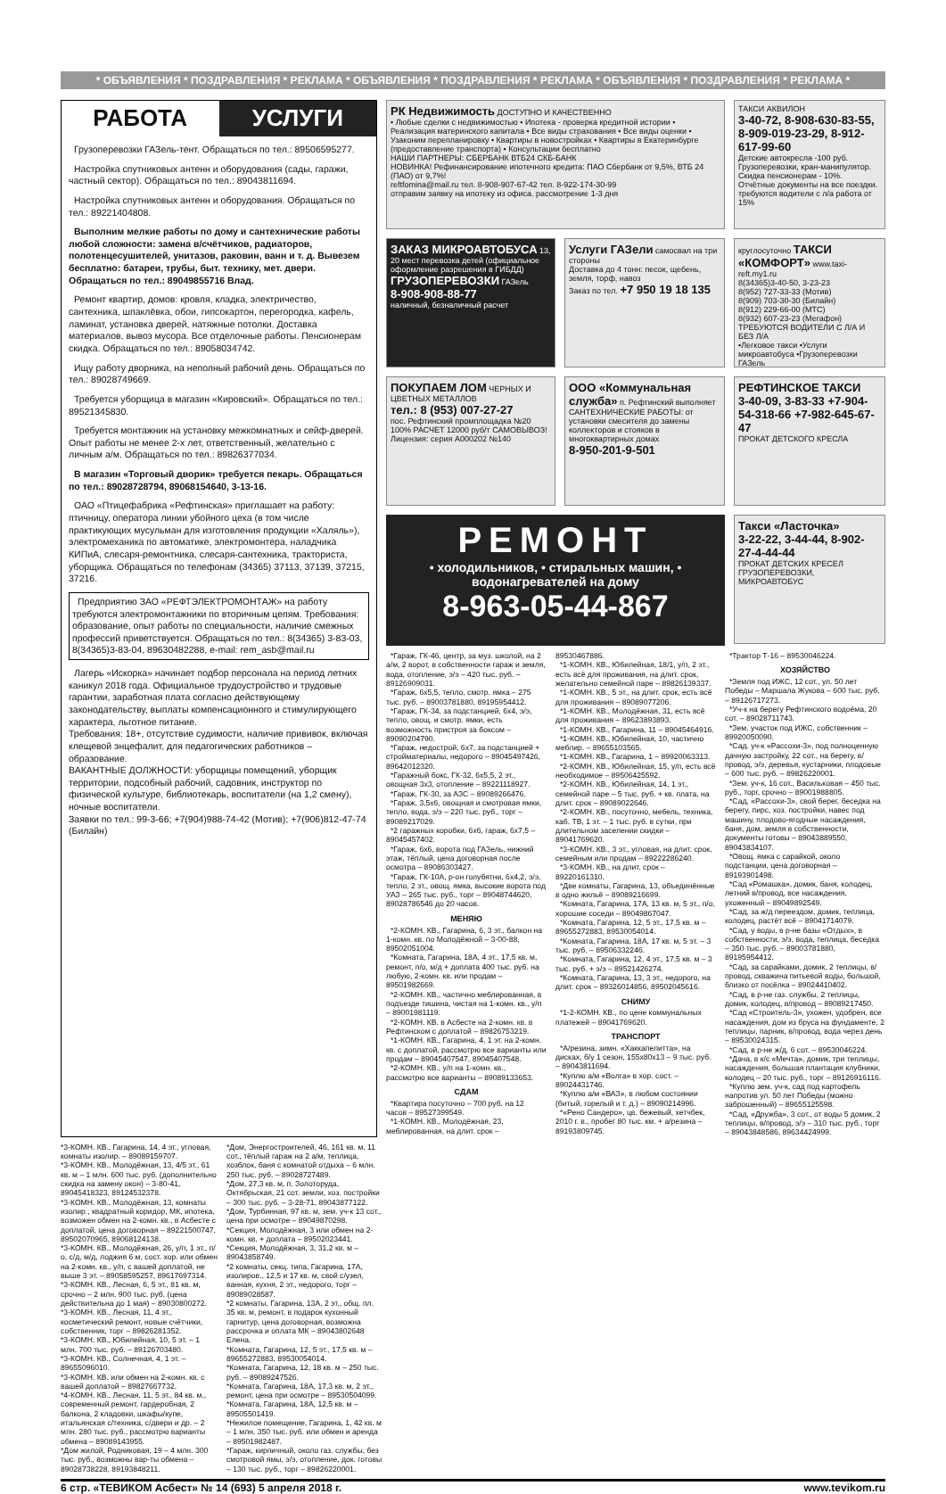* ОБЪЯВЛЕНИЯ * ПОЗДРАВЛЕНИЯ * РЕКЛАМА * ОБЪЯВЛЕНИЯ * ПОЗДРАВЛЕНИЯ * РЕКЛАМА * ОБЪЯВЛЕНИЯ * ПОЗДРАВЛЕНИЯ * РЕКЛАМА *
РАБОТА УСЛУГИ
Грузоперевозки ГАЗель-тент. Обращаться по тел.: 89506595277.
Настройка спутниковых антенн и оборудования (сады, гаражи, частный сектор). Обращаться по тел.: 89043811694.
Настройка спутниковых антенн и оборудования. Обращаться по тел.: 89221404808.
Выполним мелкие работы по дому и сантехнические работы любой сложности: замена в/счётчиков, радиаторов, полотенцесушителей, унитазов, раковин, ванн и т. д. Вывезем бесплатно: батареи, трубы, быт. технику, мет. двери. Обращаться по тел.: 89049855716 Влад.
Ремонт квартир, домов: кровля, кладка, электричество, сантехника, шпаклёвка, обои, гипсокартон, перегородка, кафель, ламинат, установка дверей, натяжные потолки. Доставка материалов, вывоз мусора. Все отделочные работы. Пенсионерам скидка. Обращаться по тел.: 89058034742.
Ищу работу дворника, на неполный рабочий день. Обращаться по тел.: 89028749669.
Требуется уборщица в магазин «Кировский». Обращаться по тел.: 89521345830.
Требуется монтажник на установку межкомнатных и сейф-дверей. Опыт работы не менее 2-х лет, ответственный, желательно с личным а/м. Обращаться по тел.: 89826377034.
В магазин «Торговый дворик» требуется пекарь. Обращаться по тел.: 89028728794, 89068154640, 3-13-16.
ОАО «Птицефабрика «Рефтинская» приглашает на работу: птичницу, оператора линии убойного цеха (в том числе практикующих мусульман для изготовления продукции «Халяль»), электромеханика по автоматике, электромонтера, наладчика КИПиА, слесаря-ремонтника, слесаря-сантехника, тракториста, уборщика. Обращаться по телефонам (34365) 37113, 37139, 37215, 37216.
Предприятию ЗАО «РЕФТЭЛЕКТРОМОНТАЖ» на работу требуются электромонтажники по вторичным цепям. Требования: образование, опыт работы по специальности, наличие смежных профессий приветствуется. Обращаться по тел.: 8(34365) 3-83-03, 8(34365)3-83-04, 89630482288, e-mail: rem_asb@mail.ru
Лагерь «Искорка» начинает подбор персонала на период летних каникул 2018 года. Официальное трудоустройство и трудовые гарантии, заработная плата согласно действующему законодательству, выплаты компенсационного и стимулирующего характера, льготное питание.
Требования: 18+, отсутствие судимости, наличие прививок, включая клещевой энцефалит, для педагогических работников – образование.
ВАКАНТНЫЕ ДОЛЖНОСТИ: уборщицы помещений, уборщик территории, подсобный рабочий, садовник, инструктор по физической культуре, библиотекарь, воспитатели (на 1,2 смену), ночные воспитатели.
Заявки по тел.: 99-3-66; +7(904)988-74-42 (Мотив); +7(906)812-47-74 (Билайн)
РК Недвижимость ДОСТУПНО И КАЧЕСТВЕННО
• Любые сделки с недвижимостью • Ипотека - проверка кредитной истории • Реализация материнского капитала • Все виды страхования • Все виды оценки • Узаконим перепланировку • Квартиры в новостройках • Квартиры в Екатеринбурге (предоставление транспорта) • Консультации бесплатно
НАШИ ПАРТНЕРЫ: СБЕРБАНК ВТБ24 СКБ-БАНК
НОВИНКА! Рефинансирование ипотечного кредита: ПАО Сбербанк от 9,5%, ВТБ 24 (ПАО) от 9,7%!
reftfomina@mail.ru тел. 8-908-907-67-42 тел. 8-922-174-30-99
отправим заявку на ипотеку из офиса. рассмотрение 1-3 дня
ТАКСИ АКВИЛОН
3-40-72, 8-908-630-83-55, 8-909-019-23-29, 8-912-617-99-60
Детские автокресла -100 руб. Грузоперевозки, кран-манипулятор. Скидка пенсионерам - 10%. Отчётные документы на все поездки. требуются водители с л/а работа от 15%
ЗАКАЗ МИКРОАВТОБУСА 13, 20 мест перевозка детей (официальное оформление разрешения в ГИБДД)
ГРУЗОПЕРЕВОЗКИ ГАЗель
8-908-908-88-77
наличный, безналичный расчет
Услуги ГАЗели самосвал на три стороны
Доставка до 4 тонн: песок, щебень, земля, торф, навоз
Заказ по тел. +7 950 19 18 135
круглосуточно ТАКСИ «КОМФОРТ» www.taxi-reft.my1.ru
8(34365)3-40-50, 3-23-23
8(952) 727-33-33 (Мотив)
8(909) 703-30-30 (Билайн)
8(912) 229-66-00 (МТС)
8(932) 607-23-23 (Мегафон)
ТРЕБУЮТСЯ ВОДИТЕЛИ С Л/А И БЕЗ Л/А
•Легковое такси •Услуги микроавтобуса •Грузоперевозки ГАЗель
ПОКУПАЕМ ЛОМ ЧЕРНЫХ И ЦВЕТНЫХ МЕТАЛЛОВ
тел.: 8 (953) 007-27-27
пос. Рефтинский промплощадка №20
100% РАСЧЕТ 12000 руб/т САМОВЫВОЗ!
Лицензия: серия А000202 №140
ООО «Коммунальная служба» п. Рефтинский выполняет САНТЕХНИЧЕСКИЕ РАБОТЫ: от установки смесителя до замены коллекторов и стояков в многоквартирных домах
8-950-201-9-501
РЕФТИНСКОЕ ТАКСИ
3-40-09, 3-83-33 +7-904-54-318-66 +7-982-645-67-47
ПРОКАТ ДЕТСКОГО КРЕСЛА
РЕМОНТ
• холодильников, • стиральных машин, • водонагревателей на дому
8-963-05-44-867
Такси «Ласточка»
3-22-22, 3-44-44, 8-902-27-4-44-44
ПРОКАТ ДЕТСКИХ КРЕСЕЛ ГРУЗОПЕРЕВОЗКИ, МИКРОАВТОБУС
*Гараж, ГК-46, центр, за муз. школой, на 2 а/м, 2 ворот, в собственности гараж и земля, вода, отопление, э/э – 420 тыс. руб. – 89126909031.
*Гараж, 6х5,5, тепло, смотр. ямка – 275 тыс. руб. – 89003781880, 89195954412.
*Гараж, ГК-34, за подстанцией, 6х4, э/э, тепло, овощ. и смотр. ямки, есть возможность пристроя за боксом – 89090204790.
*Гараж, недострой, 6х7, за подстанцией + стройматериалы, недорого – 89045497426, 89642012320.
*Гаражный бокс, ГК-32, 6х5,5, 2 эт., овощная 3х3, отопление – 89221118927.
*Гараж, ГК-30, за АЗС – 89089266476.
*Гараж, 3,5х6, овощная и смотровая ямки, тепло, вода, э/э – 220 тыс. руб., торг – 89089217029.
*2 гаражных коробки, 6х6, гараж, 6х7,5 – 89045457402.
*Гараж, 6х6, ворота под ГАЗель, нижний этаж, тёплый, цена договорная после осмотра – 89086303427.
*Гараж, ГК-10А, р-он голубятни, 6х4,2, э/э, тепло, 2 эт., овощ. ямка, высокие ворота под УАЗ – 265 тыс. руб., торг – 89048744620, 89028786546 до 20 часов.
МЕНЯЮ
*2-КОМН. КВ., Гагарина, 6, 3 эт., балкон на 1-комн. кв. по Молодёжной – 3-00-88, 89502051004.
*Комната, Гагарина, 18А, 4 эт., 17,5 кв. м, ремонт, п/о, м/д + доплата 400 тыс. руб. на любую, 2-комн. кв. или продам – 89501982669.
*2-КОМН. КВ., частично меблированная, в подъезде тишина, чистая на 1-комн. кв., у/п – 89001981119.
*2-КОМН. КВ. в Асбесте на 2-комн. кв. в Рефтинском с доплатой – 89826753219.
*1-КОМН. КВ., Гагарина, 4, 1 эт. на 2-комн. кв. с доплатой, рассмотрю все варианты или продам – 89045407547, 89045407548.
*2-КОМН. КВ., у/п на 1-комн. кв., рассмотрю все варианты – 89089133653.
СДАМ
*Квартира посуточно – 700 руб. на 12 часов – 89527399549.
*1-КОМН. КВ., Молодёжная, 23, меблированная, на длит. срок – 89530467886.
*1-КОМН. КВ., Юбилейная, 18/1, у/п, 2 эт., есть всё для проживания, на длит. срок, желательно семейной паре – 89826139337.
*1-КОМН. КВ., 5 эт., на длит. срок, есть всё для проживания – 89089077206.
*1-КОМН. КВ., Молодёжная, 31, есть всё для проживания – 89623893893.
*1-КОМН. КВ., Гагарина, 11 – 89045464916.
*1-КОМН. КВ., Юбилейная, 10, частично меблир. – 89655103565.
*1-КОМН. КВ., Гагарина, 1 – 89920063313.
*2-КОМН. КВ., Юбилейная, 15, у/п, есть всё необходимое – 89506425592.
*2-КОМН. КВ., Юбилейная, 14, 1 эт., семейной паре – 5 тыс. руб. + кв. плата, на длит. срок – 89089022646.
*2-КОМН. КВ., посуточно, мебель, техника, каб. ТВ, 1 эт. – 1 тыс. руб. в сутки, при длительном заселении скидки – 89041769620.
*3-КОМН. КВ., 3 эт., угловая, на длит. срок, семейным или продам – 89222286240.
*3-КОМН. КВ., на длит. срок – 89220161310.
*Две комнаты, Гагарина, 13, объединённые в одно жильё – 89089216699.
*Комната, Гагарина, 17А, 13 кв. м, 5 эт., п/о, хорошие соседи – 89049867047.
*Комната, Гагарина, 12, 5 эт., 17,5 кв. м – 89655272883, 89530054014.
*Комната, Гагарина, 18А, 17 кв. м, 5 эт. – 3 тыс. руб. – 89506332246.
*Комната, Гагарина, 12, 4 эт., 17,5 кв. м – 3 тыс. руб. + э/э – 89521426274.
*Комната, Гагарина, 13, 3 эт., недорого, на длит. срок – 89326014856, 89502045616.
СНИМУ
*1-2-КОМН. КВ., по цене коммунальных платежей – 89041769620.
ТРАНСПОРТ
*А/резина, зимн. «Хаккапелитта», на дисках, б/у 1 сезон, 155х80х13 – 9 тыс. руб. – 89043811694.
*Куплю а/м «Волга» в хор. сост. – 89024431746.
*Куплю а/м «ВАЗ», в любом состоянии (битый, горелый и т. д.) – 89090214996.
*«Рено Сандеро», цв. бежевый, хетчбек, 2010 г. в., пробег 80 тыс. км. + а/резина – 89193809745.
*Трактор Т-16 – 89530046224.
ХОЗЯЙСТВО
*Земля под ИЖС, 12 сот., ул. 50 лет Победы – Маршала Жукова – 600 тыс. руб. – 89126717273.
*Уч-к на берегу Рефтинского водоёма, 20 сот. – 89028711743.
*Зем. участок под ИЖС, собственник – 89920050090.
*Сад. уч-к «Рассохи-3», под полноценную дачную застройку, 22 сот., на берегу, в/провод, э/э, деревья, кустарники, плодовые – 600 тыс. руб. – 89826220001.
*Зем. уч-к, 16 сот., Васильковая – 450 тыс. руб., торг, срочно – 89001988805.
*Сад, «Рассохи-3», свой берег, беседка на берегу, пирс, хоз. постройки, навес под машину, плодово-ягодные насаждения, баня, дом, земля в собственности, документы готовы – 89043889550, 89043834107.
*Овощ. ямка с сарайкой, около подстанции, цена договорная – 89193901498.
*Сад «Ромашка», домик, баня, колодец, летний в/провод, все насаждения, ухоженный – 89049892549.
*Сад, за ж/д переездом, домик, теплица, колодец, растёт всё – 89041714079.
*Сад, у воды, в р-не базы «Отдых», в собственности, э/э, вода, теплица, беседка – 350 тыс. руб. – 89003781880, 89195954412.
*Сад, за сарайками, домик, 2 теплицы, в/провод, скважина питьевой воды, большой, близко от посёлка – 89024410402.
*Сад, в р-не газ. службы, 2 теплицы, домик, колодец, в/провод – 89089217450.
*Сад «Строитель-3», ухожен, удобрен, все насаждения, дом из бруса на фундаменте, 2 теплицы, парник, в/провод, вода через день – 89530024315.
*Сад, в р-не ж/д, 6 сот. – 89530046224.
*Дача, в к/с «Мечта», домик, три теплицы, насаждения, большая плантация клубники, колодец – 20 тыс. руб., торг – 89126916116.
*Куплю зем. уч-к, сад под картофель напротив ул. 50 лет Победы (можно заброшенный) – 89655125598.
*Сад, «Дружба», 3 сот., от воды 5 домик, 2 теплицы, в/провод, э/э – 310 тыс. руб., торг – 89043848586, 89634424999.
*3-КОМН. КВ., Гагарина, 14, 4 эт., угловая, комнаты изолир. – 89089159707.
*3-КОМН. КВ., Молодёжная, 13, 4/5 эт., 61 кв. м – 1 млн. 600 тыс. руб. (дополнительно скидка на замену окон) – 3-80-41, 89045418323, 89124532378.
*3-КОМН. КВ., Молодёжная, 13, комнаты изолир., квадратный коридор, МК, ипотека, возможен обмен на 2-комн. кв., в Асбесте с доплатой, цена договорная – 89221500747, 89502070965, 89068124138.
*3-КОМН. КВ., Молодёжная, 26, у/п, 1 эт., п/о, с/д, м/д, лоджия 6 м, сост. хор. или обмен на 2-комн. кв., у/п, с вашей доплатой, не выше 3 эт. – 89058595257, 89617697314.
*3-КОМН. КВ., Лесная, 6, 5 эт., 81 кв. м, срочно – 2 млн. 900 тыс. руб. (цена действительна до 1 мая) – 89030800272.
*3-КОМН. КВ., Лесная, 11, 4 эт., косметический ремонт, новые счётчики, собственник, торг – 89826281352.
*3-КОМН. КВ., Юбилейная, 10, 5 эт. – 1 млн. 700 тыс. руб. – 89126703480.
*3-КОМН. КВ., Солнечная, 4, 1 эт. – 89655096010.
*3-КОМН. КВ. или обмен на 2-комн. кв. с вашей доплатой – 89827667732.
*4-КОМН. КВ., Лесная, 11, 5 эт., 84 кв. м., современный ремонт, гардеробная, 2 балкона, 2 кладовки, шкафы/купе, итальянская с/техника, с/двери и др. – 2 млн. 280 тыс. руб., рассмотрю варианты обмена – 89089143955.
*Дом жилой, Родниковая, 19 – 4 млн. 300 тыс. руб., возможны вар-ты обмена – 89028738228, 89193848211.
*Дом, Энергостроителей, 46, 161 кв. м, 11 сот., тёплый гараж на 2 а/м, теплица, хозблок, баня с комнатой отдыха – 6 млн. 250 тыс. руб. – 89028727489.
*Дом, 27,3 кв. м, п. Золоторуда, Октябрьская, 21 сот. земли, хоз. постройки – 300 тыс. руб. – 3-28-71, 89043877122.
*Дом, Турбинная, 97 кв. м, зем. уч-к 13 сот., цена при осмотре – 89049870298.
*Секция, Молодёжная, 3 или обмен на 2-комн. кв. + доплата – 89502023441.
*Секция, Молодёжная, 3, 31,2 кв. м – 89043858749.
*2 комнаты, секц. типа, Гагарина, 17А, изолиров., 12,5 и 17 кв. м, свой с/узел, ванная, кухня, 2 эт., недорого, торг – 89089028587.
*2 комнаты, Гагарина, 13А, 2 эт., общ. пл. 35 кв. м, ремонт, в подарок кухонный гарнитур, цена договорная, возможна рассрочка и оплата МК – 89043802648 Елена.
*Комната, Гагарина, 12, 5 эт., 17,5 кв. м – 89655272883, 89530054014.
*Комната, Гагарина, 12, 18 кв. м – 250 тыс. руб. – 89089247526.
*Комната, Гагарина, 18А, 17,3 кв. м, 2 эт., ремонт, цена при осмотре – 89530504099.
*Комната, Гагарина, 18А, 12,5 кв. м – 89505501419.
*Нежилое помещение, Гагарина, 1, 42 кв. м – 1 млн. 350 тыс. руб. или обмен и аренда – 89501982487.
*Гараж, кирпичный, около газ. службы, без смотровой ямы, э/э, отопление, док. готовы – 130 тыс. руб., торг – 89826220001.
6 стр. «ТЕВИКОМ Асбест» № 14 (693) 5 апреля 2018 г. www.tevikom.ru